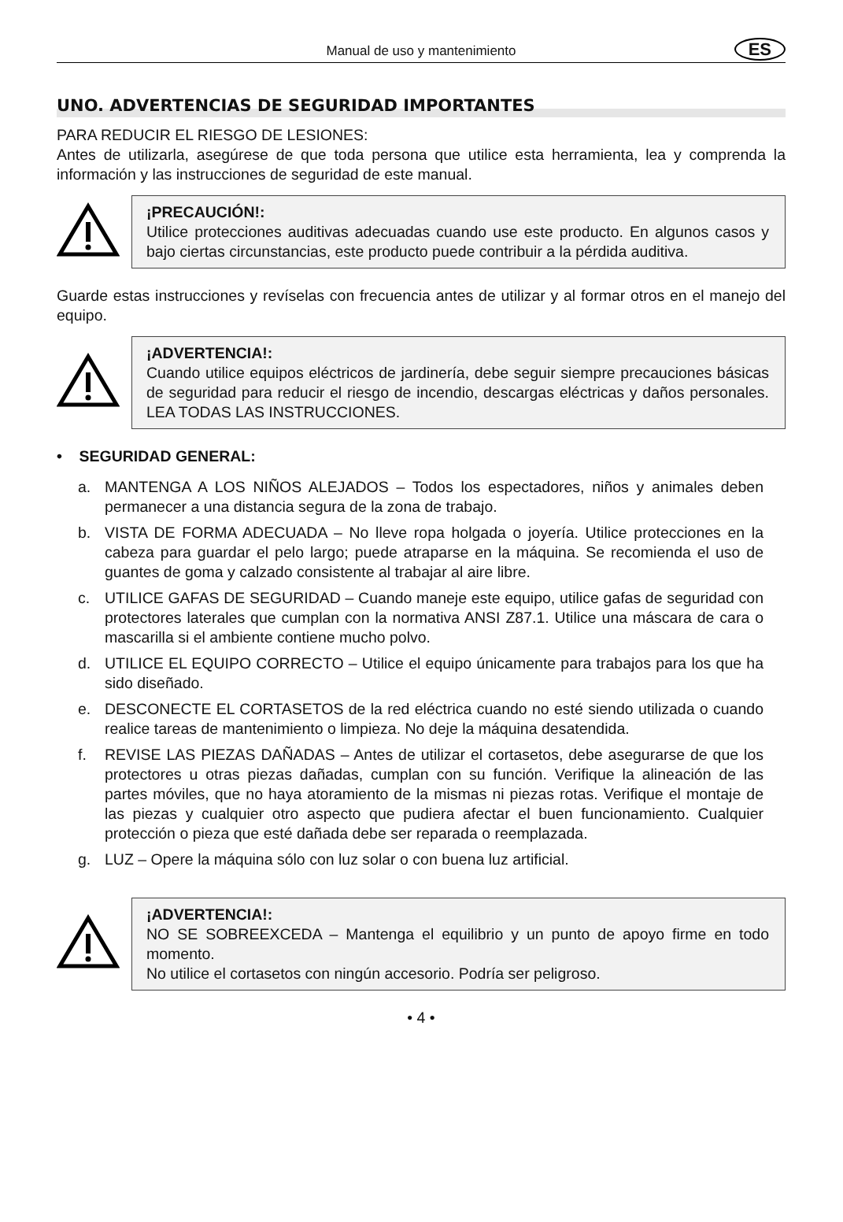Manual de uso y mantenimiento
ES
UNO. ADVERTENCIAS DE SEGURIDAD IMPORTANTES
PARA REDUCIR EL RIESGO DE LESIONES:
Antes de utilizarla, asegúrese de que toda persona que utilice esta herramienta, lea y comprenda la información y las instrucciones de seguridad de este manual.
¡PRECAUCIÓN!:
Utilice protecciones auditivas adecuadas cuando use este producto. En algunos casos y bajo ciertas circunstancias, este producto puede contribuir a la pérdida auditiva.
Guarde estas instrucciones y revíselas con frecuencia antes de utilizar y al formar otros en el manejo del equipo.
¡ADVERTENCIA!:
Cuando utilice equipos eléctricos de jardinería, debe seguir siempre precauciones básicas de seguridad para reducir el riesgo de incendio, descargas eléctricas y daños personales. LEA TODAS LAS INSTRUCCIONES.
• SEGURIDAD GENERAL:
a. MANTENGA A LOS NIÑOS ALEJADOS – Todos los espectadores, niños y animales deben permanecer a una distancia segura de la zona de trabajo.
b. VISTA DE FORMA ADECUADA – No lleve ropa holgada o joyería. Utilice protecciones en la cabeza para guardar el pelo largo; puede atraparse en la máquina. Se recomienda el uso de guantes de goma y calzado consistente al trabajar al aire libre.
c. UTILICE GAFAS DE SEGURIDAD – Cuando maneje este equipo, utilice gafas de seguridad con protectores laterales que cumplan con la normativa ANSI Z87.1. Utilice una máscara de cara o mascarilla si el ambiente contiene mucho polvo.
d. UTILICE EL EQUIPO CORRECTO – Utilice el equipo únicamente para trabajos para los que ha sido diseñado.
e. DESCONECTE EL CORTASETOS de la red eléctrica cuando no esté siendo utilizada o cuando realice tareas de mantenimiento o limpieza. No deje la máquina desatendida.
f. REVISE LAS PIEZAS DAÑADAS – Antes de utilizar el cortasetos, debe asegurarse de que los protectores u otras piezas dañadas, cumplan con su función. Verifique la alineación de las partes móviles, que no haya atoramiento de la mismas ni piezas rotas. Verifique el montaje de las piezas y cualquier otro aspecto que pudiera afectar el buen funcionamiento. Cualquier protección o pieza que esté dañada debe ser reparada o reemplazada.
g. LUZ – Opere la máquina sólo con luz solar o con buena luz artificial.
¡ADVERTENCIA!:
NO SE SOBREEXCEDA – Mantenga el equilibrio y un punto de apoyo firme en todo momento.
No utilice el cortasetos con ningún accesorio. Podría ser peligroso.
• 4 •